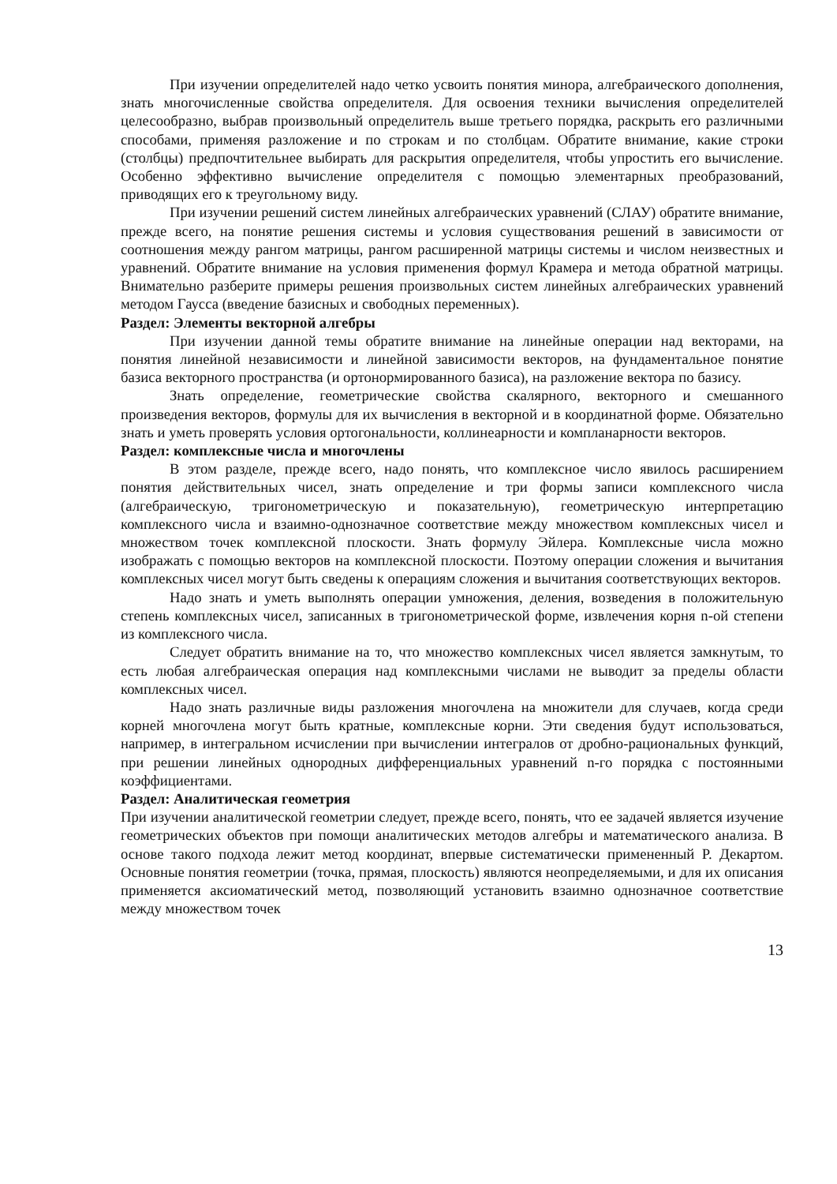При изучении определителей надо четко усвоить понятия минора, алгебраического дополнения, знать многочисленные свойства определителя. Для освоения техники вычисления определителей целесообразно, выбрав произвольный определитель выше третьего порядка, раскрыть его различными способами, применяя разложение и по строкам и по столбцам. Обратите внимание, какие строки (столбцы) предпочтительнее выбирать для раскрытия определителя, чтобы упростить его вычисление. Особенно эффективно вычисление определителя с помощью элементарных преобразований, приводящих его к треугольному виду.
При изучении решений систем линейных алгебраических уравнений (СЛАУ) обратите внимание, прежде всего, на понятие решения системы и условия существования решений в зависимости от соотношения между рангом матрицы, рангом расширенной матрицы системы и числом неизвестных и уравнений. Обратите внимание на условия применения формул Крамера и метода обратной матрицы. Внимательно разберите примеры решения произвольных систем линейных алгебраических уравнений методом Гаусса (введение базисных и свободных переменных).
Раздел: Элементы векторной алгебры
При изучении данной темы обратите внимание на линейные операции над векторами, на понятия линейной независимости и линейной зависимости векторов, на фундаментальное понятие базиса векторного пространства (и ортонормированного базиса), на разложение вектора по базису.
Знать определение, геометрические свойства скалярного, векторного и смешанного произведения векторов, формулы для их вычисления в векторной и в координатной форме. Обязательно знать и уметь проверять условия ортогональности, коллинеарности и компланарности векторов.
Раздел: комплексные числа и многочлены
В этом разделе, прежде всего, надо понять, что комплексное число явилось расширением понятия действительных чисел, знать определение и три формы записи комплексного числа (алгебраическую, тригонометрическую и показательную), геометрическую интерпретацию комплексного числа и взаимно-однозначное соответствие между множеством комплексных чисел и множеством точек комплексной плоскости. Знать формулу Эйлера. Комплексные числа можно изображать с помощью векторов на комплексной плоскости. Поэтому операции сложения и вычитания комплексных чисел могут быть сведены к операциям сложения и вычитания соответствующих векторов.
Надо знать и уметь выполнять операции умножения, деления, возведения в положительную степень комплексных чисел, записанных в тригонометрической форме, извлечения корня n-ой степени из комплексного числа.
Следует обратить внимание на то, что множество комплексных чисел является замкнутым, то есть любая алгебраическая операция над комплексными числами не выводит за пределы области комплексных чисел.
Надо знать различные виды разложения многочлена на множители для случаев, когда среди корней многочлена могут быть кратные, комплексные корни. Эти сведения будут использоваться, например, в интегральном исчислении при вычислении интегралов от дробно-рациональных функций, при решении линейных однородных дифференциальных уравнений n-го порядка с постоянными коэффициентами.
Раздел: Аналитическая геометрия
При изучении аналитической геометрии следует, прежде всего, понять, что ее задачей является изучение геометрических объектов при помощи аналитических методов алгебры и математического анализа. В основе такого подхода лежит метод координат, впервые систематически примененный Р. Декартом. Основные понятия геометрии (точка, прямая, плоскость) являются неопределяемыми, и для их описания применяется аксиоматический метод, позволяющий установить взаимно однозначное соответствие между множеством точек
13